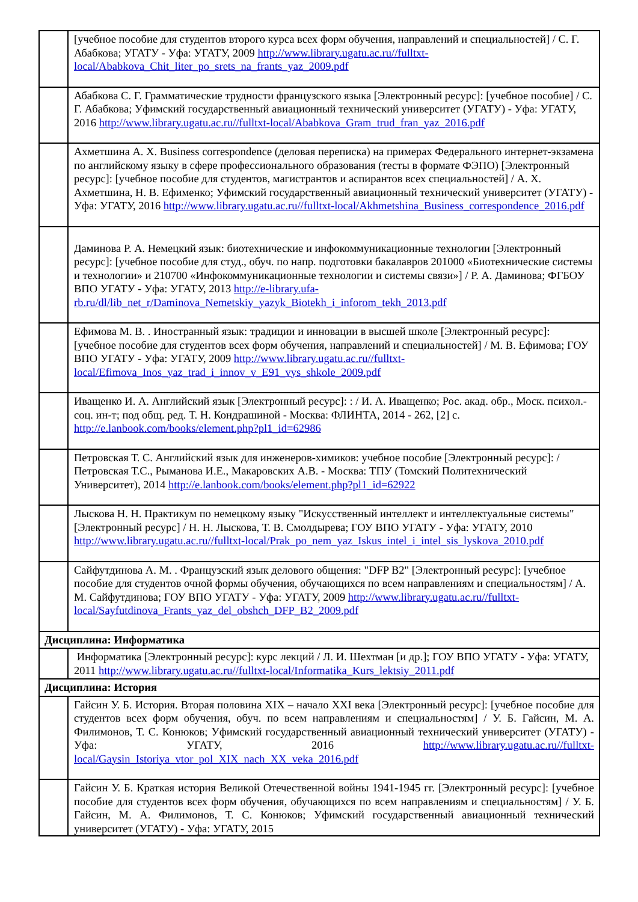| | [учебное пособие для студентов второго курса всех форм обучения, направлений и специальностей] / С. Г. Абабкова; УГАТУ - Уфа: УГАТУ, 2009 http://www.library.ugatu.ac.ru//fulltxt-local/Ababkova_Chit_liter_po_srets_na_frants_yaz_2009.pdf |
| | Абабкова С. Г. Грамматические трудности французского языка [Электронный ресурс]: [учебное пособие] / С. Г. Абабкова; Уфимский государственный авиационный технический университет (УГАТУ) - Уфа: УГАТУ, 2016 http://www.library.ugatu.ac.ru//fulltxt-local/Ababkova_Gram_trud_fran_yaz_2016.pdf |
| | Ахметшина А. Х. Business correspondence (деловая переписка) на примерах Федерального интернет-экзамена по английскому языку в сфере профессионального образования (тесты в формате ФЭПО) [Электронный ресурс]: [учебное пособие для студентов, магистрантов и аспирантов всех специальностей] / А. Х. Ахметшина, Н. В. Ефименко; Уфимский государственный авиационный технический университет (УГАТУ) - Уфа: УГАТУ, 2016 http://www.library.ugatu.ac.ru//fulltxt-local/Akhmetshina_Business_correspondence_2016.pdf |
| | Даминова Р. А. Немецкий язык: биотехнические и инфокоммуникационные технологии [Электронный ресурс]: [учебное пособие для студ., обуч. по напр. подготовки бакалавров 201000 «Биотехнические системы и технологии» и 210700 «Инфокоммуникационные технологии и системы связи»] / Р. А. Даминова; ФГБОУ ВПО УГАТУ - Уфа: УГАТУ, 2013 http://e-library.ufa-rb.ru/dl/lib_net_r/Daminova_Nemetskiy_yazyk_Biotekh_i_inforom_tekh_2013.pdf |
| | Ефимова М. В. . Иностранный язык: традиции и инновации в высшей школе [Электронный ресурс]: [учебное пособие для студентов всех форм обучения, направлений и специальностей] / М. В. Ефимова; ГОУ ВПО УГАТУ - Уфа: УГАТУ, 2009 http://www.library.ugatu.ac.ru//fulltxt-local/Efimova_Inos_yaz_trad_i_innov_v_E91_vys_shkole_2009.pdf |
| | Иващенко И. А. Английский язык [Электронный ресурс]: : / И. А. Иващенко; Рос. акад. обр., Моск. психол.-соц. ин-т; под общ. ред. Т. Н. Кондрашиной - Москва: ФЛИНТА, 2014 - 262, [2] с. http://e.lanbook.com/books/element.php?pl1_id=62986 |
| | Петровская Т. С. Английский язык для инженеров-химиков: учебное пособие [Электронный ресурс]: / Петровская Т.С., Рыманова И.Е., Макаровских А.В. - Москва: ТПУ (Томский Политехнический Университет), 2014 http://e.lanbook.com/books/element.php?pl1_id=62922 |
| | Лыскова Н. Н. Практикум по немецкому языку "Искусственный интеллект и интеллектуальные системы" [Электронный ресурс] / Н. Н. Лыскова, Т. В. Смолдырева; ГОУ ВПО УГАТУ - Уфа: УГАТУ, 2010 http://www.library.ugatu.ac.ru//fulltxt-local/Prak_po_nem_yaz_Iskus_intel_i_intel_sis_lyskova_2010.pdf |
| | Сайфутдинова А. М. . Французский язык делового общения: "DFP B2" [Электронный ресурс]: [учебное пособие для студентов очной формы обучения, обучающихся по всем направлениям и специальностям] / А. М. Сайфутдинова; ГОУ ВПО УГАТУ - Уфа: УГАТУ, 2009 http://www.library.ugatu.ac.ru//fulltxt-local/Sayfutdinova_Frants_yaz_del_obshch_DFP_B2_2009.pdf |
| Дисциплина: Информатика | |
| | Информатика [Электронный ресурс]: курс лекций / Л. И. Шехтман [и др.]; ГОУ ВПО УГАТУ - Уфа: УГАТУ, 2011 http://www.library.ugatu.ac.ru//fulltxt-local/Informatika_Kurs_lektsiy_2011.pdf |
| Дисциплина: История | |
| | Гайсин У. Б. История. Вторая половина XIX – начало XXI века [Электронный ресурс]: [учебное пособие для студентов всех форм обучения, обуч. по всем направлениям и специальностям] / У. Б. Гайсин, М. А. Филимонов, Т. С. Конюков; Уфимский государственный авиационный технический университет (УГАТУ) - Уфа: УГАТУ, 2016 http://www.library.ugatu.ac.ru//fulltxt-local/Gaysin_Istoriya_vtor_pol_XIX_nach_XX_veka_2016.pdf |
| | Гайсин У. Б. Краткая история Великой Отечественной войны 1941-1945 гг. [Электронный ресурс]: [учебное пособие для студентов всех форм обучения, обучающихся по всем направлениям и специальностям] / У. Б. Гайсин, М. А. Филимонов, Т. С. Конюков; Уфимский государственный авиационный технический университет (УГАТУ) - Уфа: УГАТУ, 2015 |